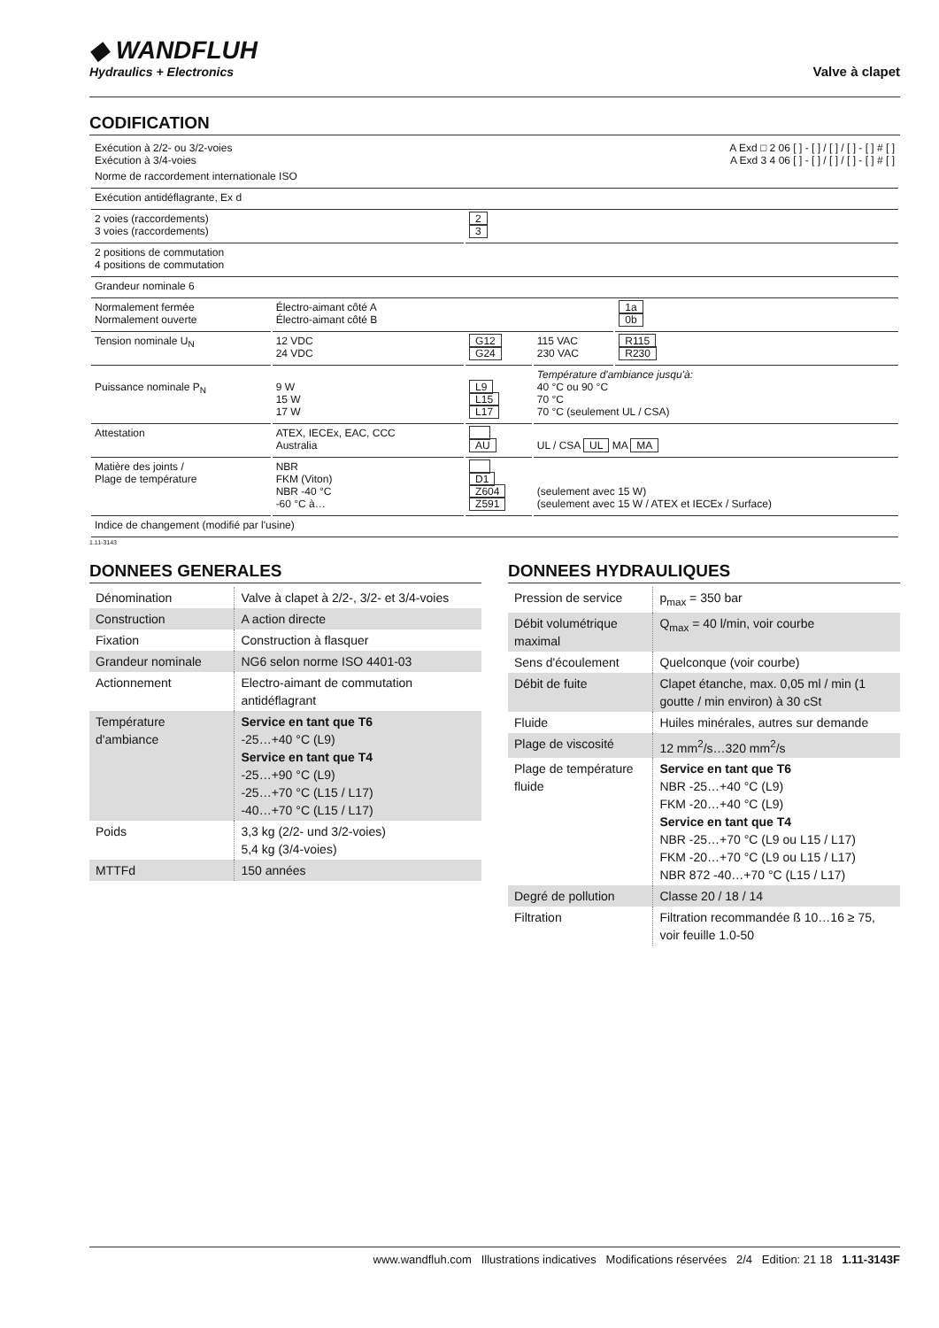◆ WANDFLUH
Hydraulics + Electronics
Valve à clapet
CODIFICATION
| Exécution à 2/2- ou 3/2-voies Exécution à 3/4-voies | | | | A Exd □ 2 06 [ ] - [ ] / [ ] / [ ] - [ ] # [ ] A Exd 3 4 06 [ ] - [ ] / [ ] / [ ] - [ ] # [ ] |
| Norme de raccordement internationale ISO | | | | |
| Exécution antidéflagrante, Ex d | | | | |
| 2 voies (raccordements) 3 voies (raccordements) | | 2 3 | | |
| 2 positions de commutation 4 positions de commutation | | | | |
| Grandeur nominale 6 | | | | |
| Normalement fermée Normalement ouverte | Électro-aimant côté A Électro-aimant côté B | | | 1a 0b |
| Tension nominale U<sub>N</sub> | 12 VDC 24 VDC | G12 G24 | 115 VAC 230 VAC | R115 R230 |
| Puissance nominale P<sub>N</sub> | 9 W 15 W 17 W | L9 L15 L17 | Température d'ambiance jusqu'à: 40 °C ou 90 °C 70 °C 70 °C (seulement UL / CSA) | |
| Attestation | ATEX, IECEx, EAC, CCC Australia | AU | UL / CSA UL MA MA | |
| Matière des joints / Plage de température | NBR FKM (Viton) NBR -40 °C -60 °C à… | D1 Z604 Z591 | (seulement avec 15 W) (seulement avec 15 W / ATEX et IECEx / Surface) | |
| Indice de changement (modifié par l'usine) | | | | |
1.11-3143
DONNEES GENERALES
| Dénomination | Valve à clapet à 2/2-, 3/2- et 3/4-voies |
| Construction | A action directe |
| Fixation | Construction à flasquer |
| Grandeur nominale | NG6 selon norme ISO 4401-03 |
| Actionnement | Electro-aimant de commutation antidéflagrant |
| Température d'ambiance | Service en tant que T6 -25…+40 °C (L9) Service en tant que T4 -25…+90 °C (L9) -25…+70 °C (L15 / L17) -40…+70 °C (L15 / L17) |
| Poids | 3,3 kg (2/2- und 3/2-voies) 5,4 kg (3/4-voies) |
| MTTFd | 150 années |
DONNEES HYDRAULIQUES
| Pression de service | p<sub>max</sub> = 350 bar |
| Débit volumétrique maximal | Q<sub>max</sub> = 40 l/min, voir courbe |
| Sens d'écoulement | Quelconque (voir courbe) |
| Débit de fuite | Clapet étanche, max. 0,05 ml / min (1 goutte / min environ) à 30 cSt |
| Fluide | Huiles minérales, autres sur demande |
| Plage de viscosité | 12 mm<sup>2</sup>/s…320 mm<sup>2</sup>/s |
| Plage de température fluide | Service en tant que T6 NBR -25…+40 °C (L9) FKM -20…+40 °C (L9) Service en tant que T4 NBR -25…+70 °C (L9 ou L15 / L17) FKM -20…+70 °C (L9 ou L15 / L17) NBR 872 -40…+70 °C (L15 / L17) |
| Degré de pollution | Classe 20 / 18 / 14 |
| Filtration | Filtration recommandée ß 10…16 ≥ 75, voir feuille 1.0-50 |
www.wandfluh.com Illustrations indicatives Modifications réservées 2/4 Edition: 21 18 1.11-3143F